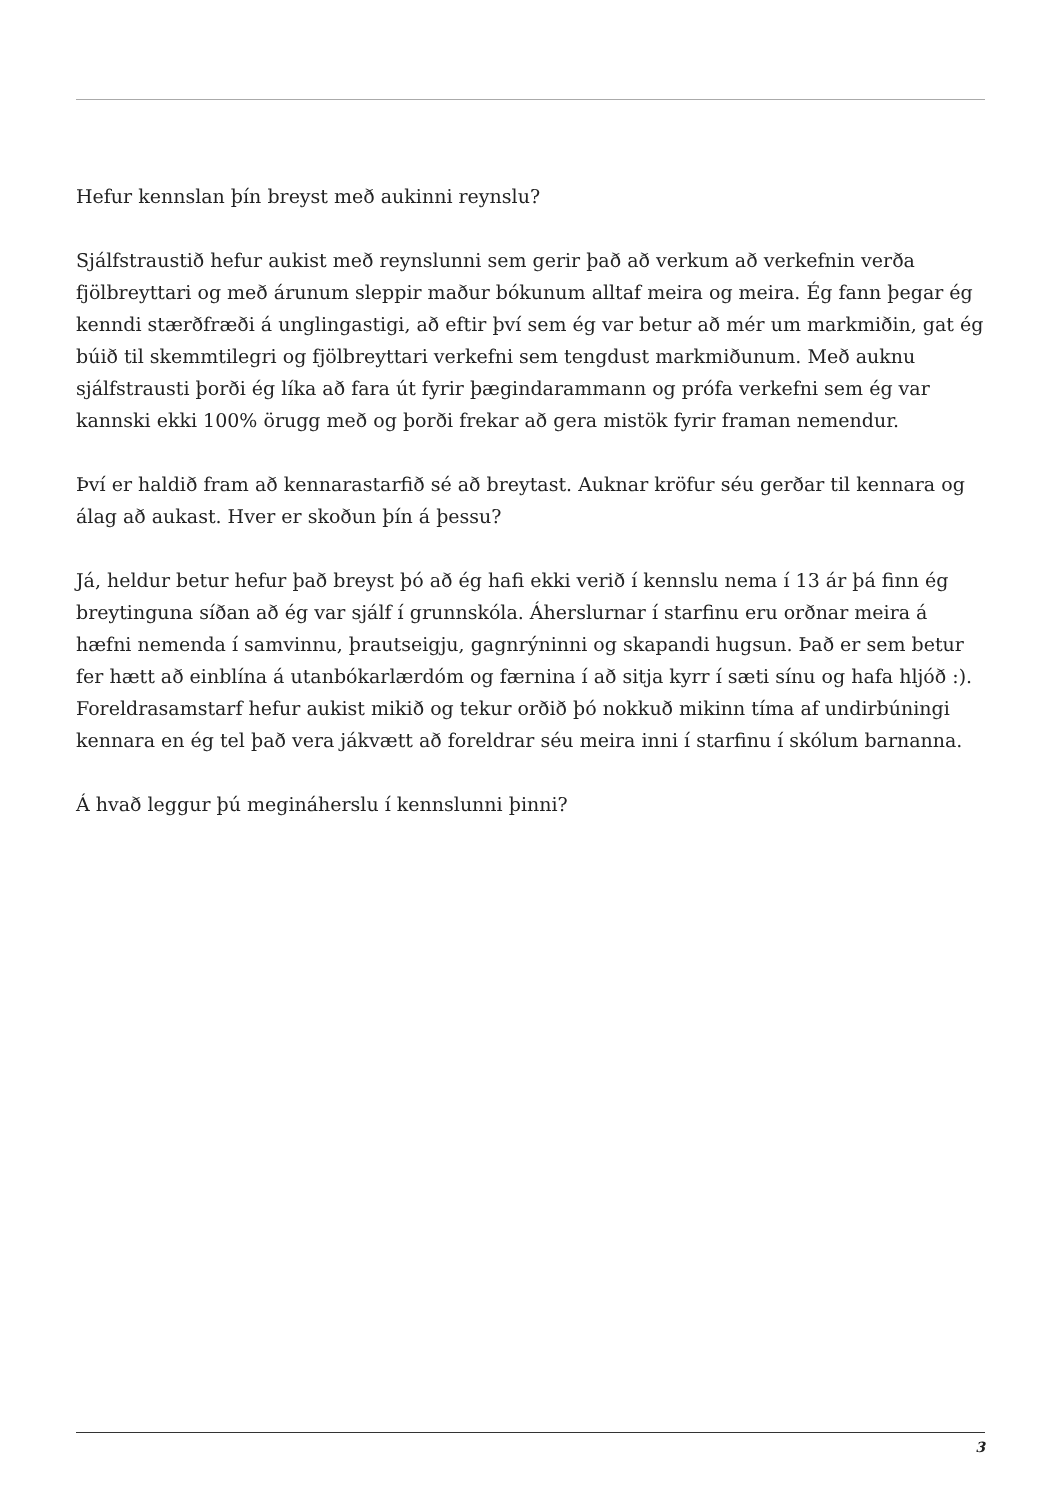Hefur kennslan þín breyst með aukinni reynslu?
Sjálfstraustið hefur aukist með reynslunni sem gerir það að verkum að verkefnin verða fjölbreyttari og með árunum sleppir maður bókunum alltaf meira og meira. Ég fann þegar ég kenndi stærðfræði á unglingastigi, að eftir því sem ég var betur að mér um markmiðin, gat ég búið til skemmtilegri og fjölbreyttari verkefni sem tengdust markmiðunum. Með auknu sjálfstrausti þorði ég líka að fara út fyrir þægindarammann og prófa verkefni sem ég var kannski ekki 100% örugg með og þorði frekar að gera mistök fyrir framan nemendur.
Því er haldið fram að kennarastarfið sé að breytast. Auknar kröfur séu gerðar til kennara og álag að aukast. Hver er skoðun þín á þessu?
Já, heldur betur hefur það breyst þó að ég hafi ekki verið í kennslu nema í 13 ár þá finn ég breytinguna síðan að ég var sjálf í grunnskóla. Áherslurnar í starfinu eru orðnar meira á hæfni nemenda í samvinnu, þrautseigju, gagnrýninni og skapandi hugsun. Það er sem betur fer hætt að einblína á utanbókarlærdóm og færnina í að sitja kyrr í sæti sínu og hafa hljóð :). Foreldrasamstarf hefur aukist mikið og tekur orðið þó nokkuð mikinn tíma af undirbúningi kennara en ég tel það vera jákvætt að foreldrar séu meira inni í starfinu í skólum barnanna.
Á hvað leggur þú megináherslu í kennslunni þinni?
3